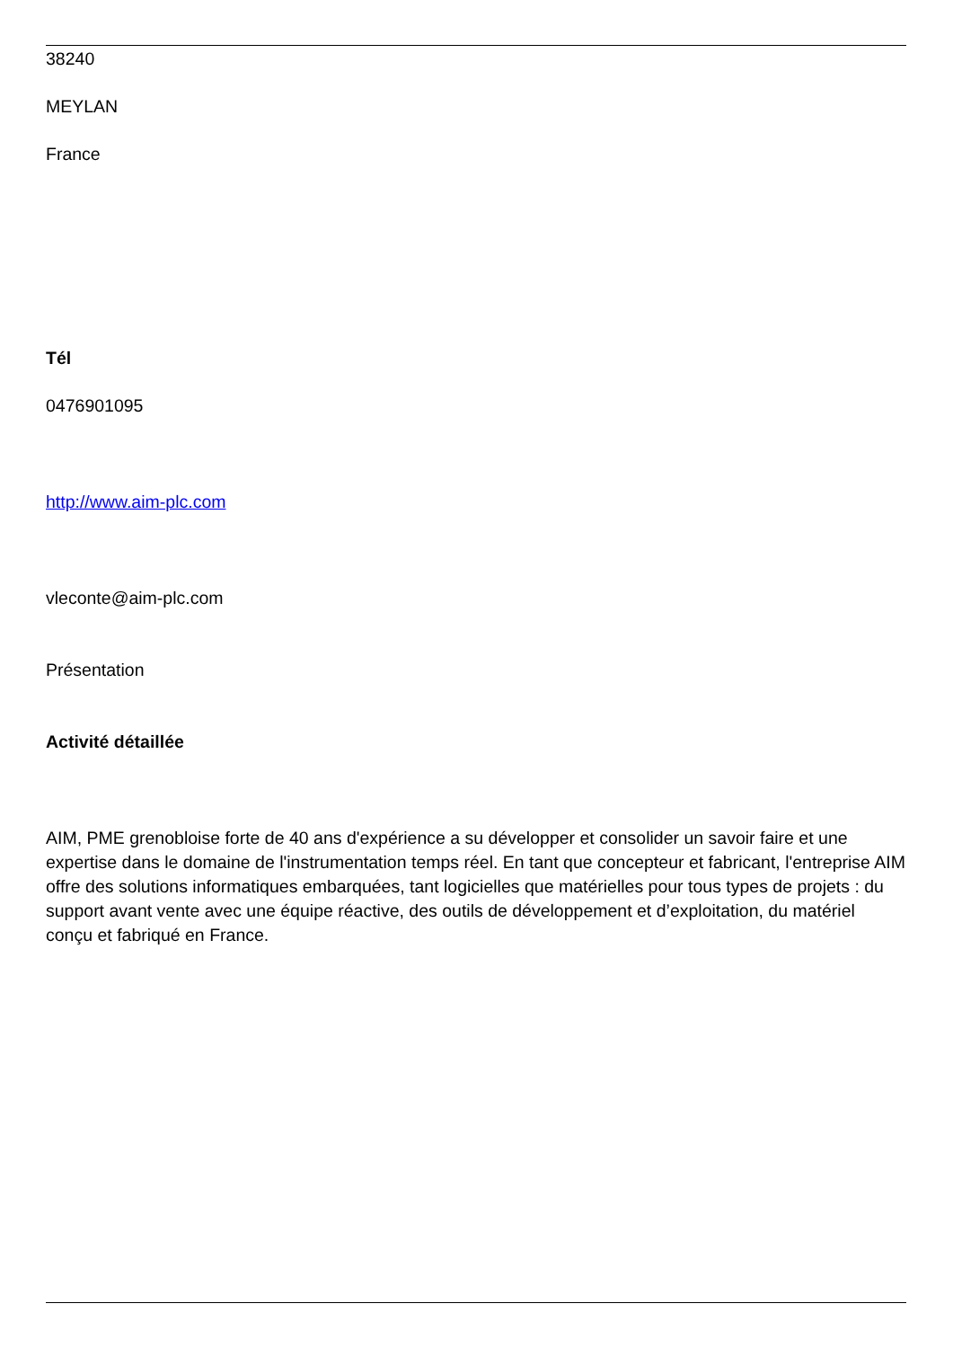38240
MEYLAN
France
Tél
0476901095
http://www.aim-plc.com
vleconte@aim-plc.com
Présentation
Activité détaillée
AIM, PME grenobloise forte de 40 ans d'expérience a su développer et consolider un savoir faire et une expertise dans le domaine de l'instrumentation temps réel. En tant que concepteur et fabricant, l'entreprise AIM offre des solutions informatiques embarquées, tant logicielles que matérielles pour tous types de projets : du support avant vente avec une équipe réactive, des outils de développement et d’exploitation, du matériel conçu et fabriqué en France.